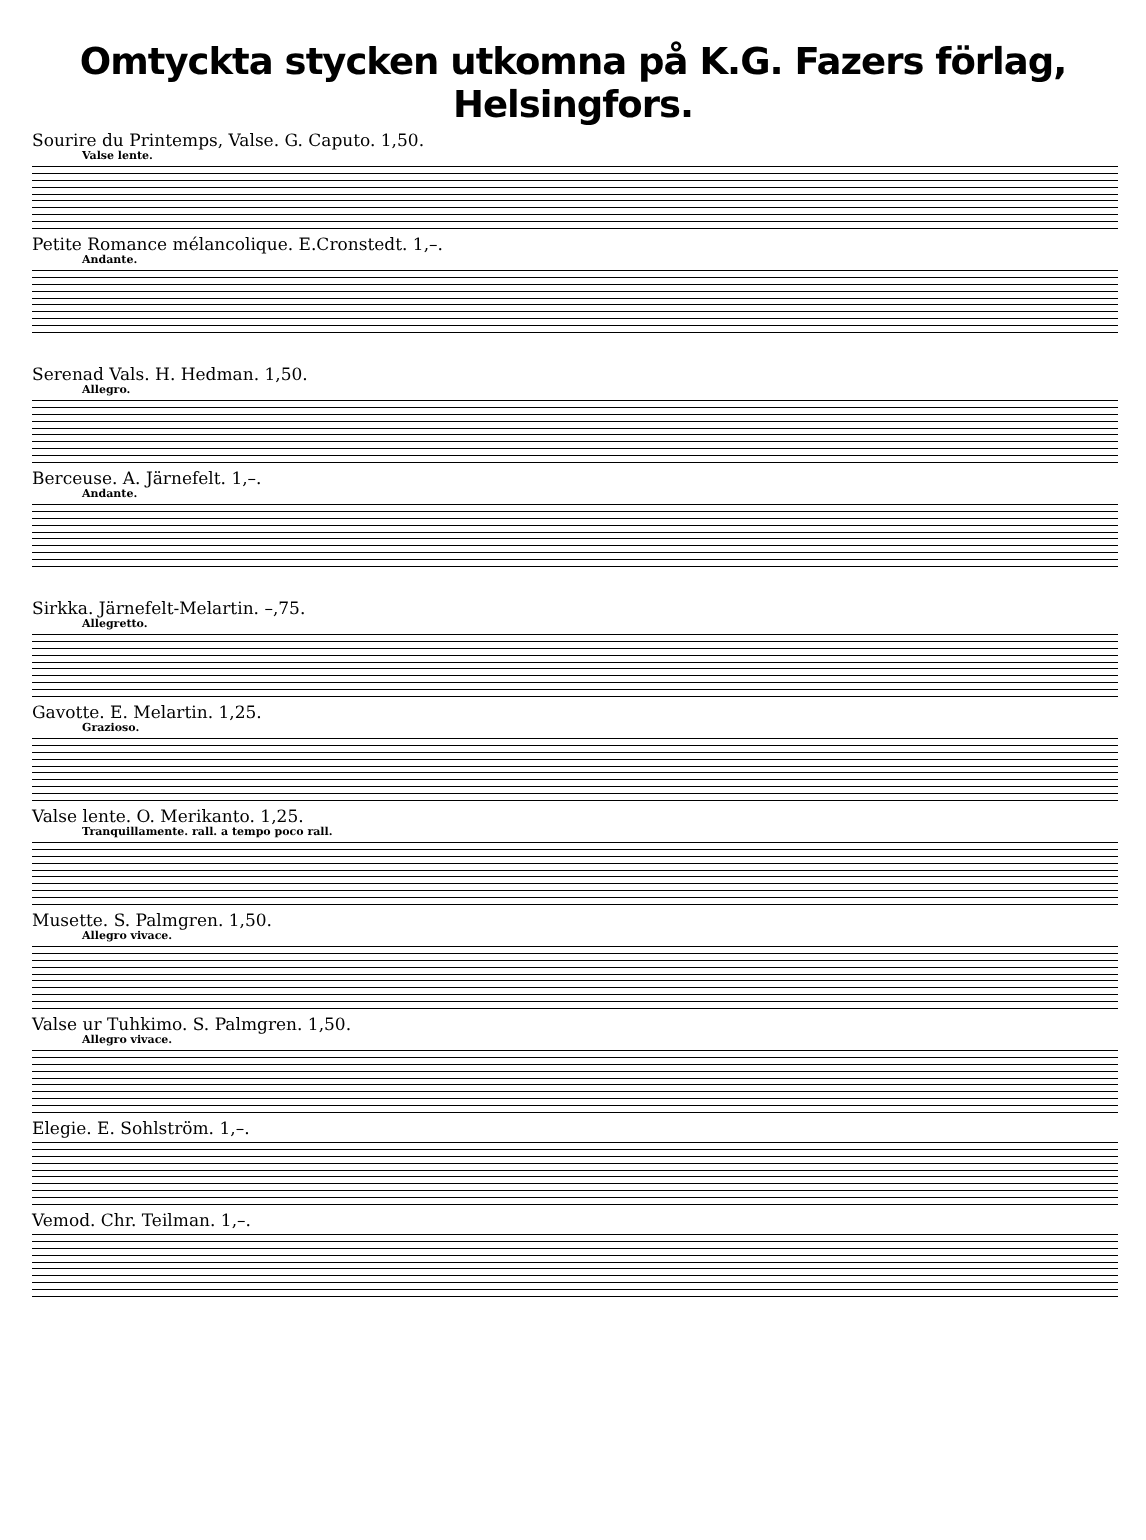Omtyckta stycken utkomna på K.G. Fazers förlag, Helsingfors.
Sourire du Printemps, Valse. G. Caputo. 1,50.
Valse lente.
Petite Romance mélancolique. E.Cronstedt. 1,–.
Andante.
Serenad Vals. H. Hedman. 1,50.
Allegro.
Berceuse. A. Järnefelt. 1,–.
Andante.
Sirkka. Järnefelt-Melartin. –,75.
Allegretto.
Gavotte. E. Melartin. 1,25.
Grazioso.
Valse lente. O. Merikanto. 1,25.
Tranquillamente. rall. a tempo poco rall.
Musette. S. Palmgren. 1,50.
Allegro vivace.
Valse ur Tuhkimo. S. Palmgren. 1,50.
Allegro vivace.
Elegie. E. Sohlström. 1,–.
Vemod. Chr. Teilman. 1,–.